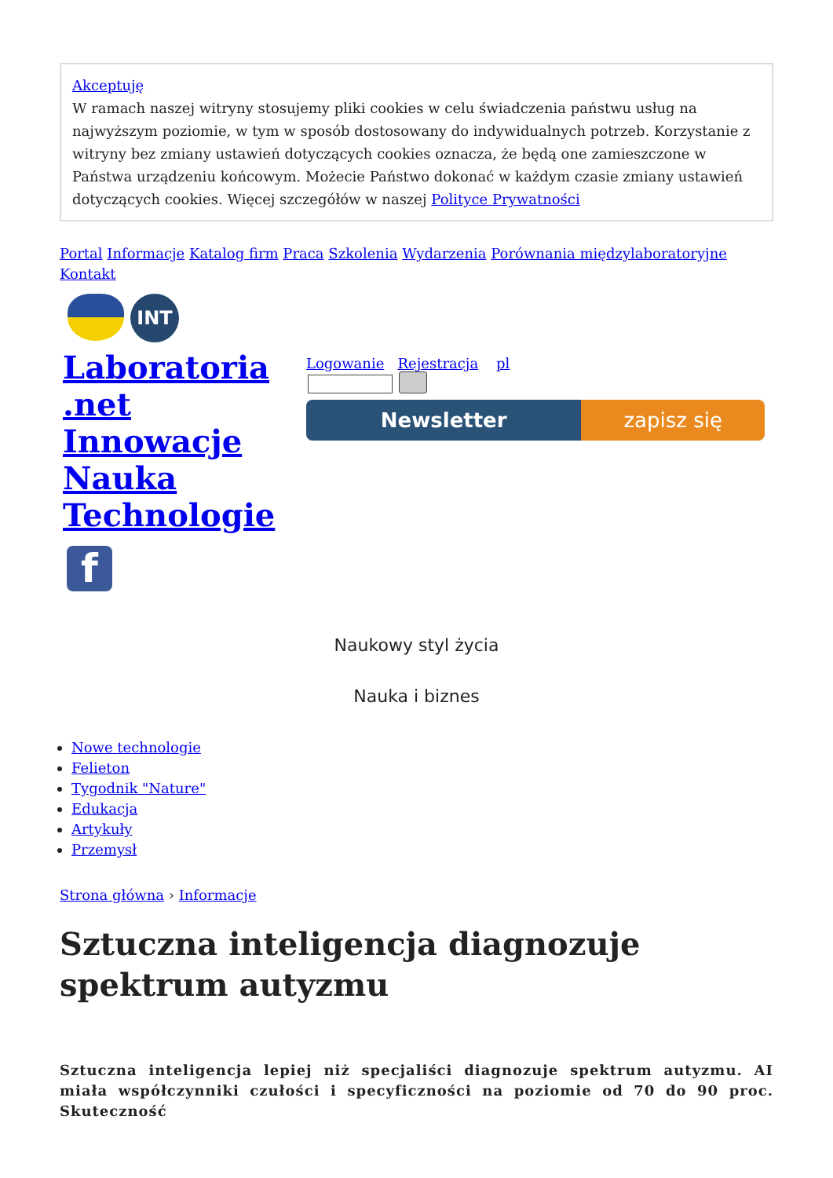Akceptuję
W ramach naszej witryny stosujemy pliki cookies w celu świadczenia państwu usług na najwyższym poziomie, w tym w sposób dostosowany do indywidualnych potrzeb. Korzystanie z witryny bez zmiany ustawień dotyczących cookies oznacza, że będą one zamieszczone w Państwa urządzeniu końcowym. Możecie Państwo dokonać w każdym czasie zmiany ustawień dotyczących cookies. Więcej szczegółów w naszej Polityce Prywatności
Portal Informacje Katalog firm Praca Szkolenia Wydarzenia Porównania międzylaboratoryjne Kontakt
INT
Laboratoria .net Innowacje Nauka Technologie
f
Logowanie Rejestracja pl
Newsletter zapisz się
Naukowy styl życia
Nauka i biznes
Nowe technologie
Felieton
Tygodnik "Nature"
Edukacja
Artykuły
Przemysł
Strona główna › Informacje
Sztuczna inteligencja diagnozuje spektrum autyzmu
Sztuczna inteligencja lepiej niż specjaliści diagnozuje spektrum autyzmu. AI miała współczynniki czułości i specyficzności na poziomie od 70 do 90 proc. Skuteczność